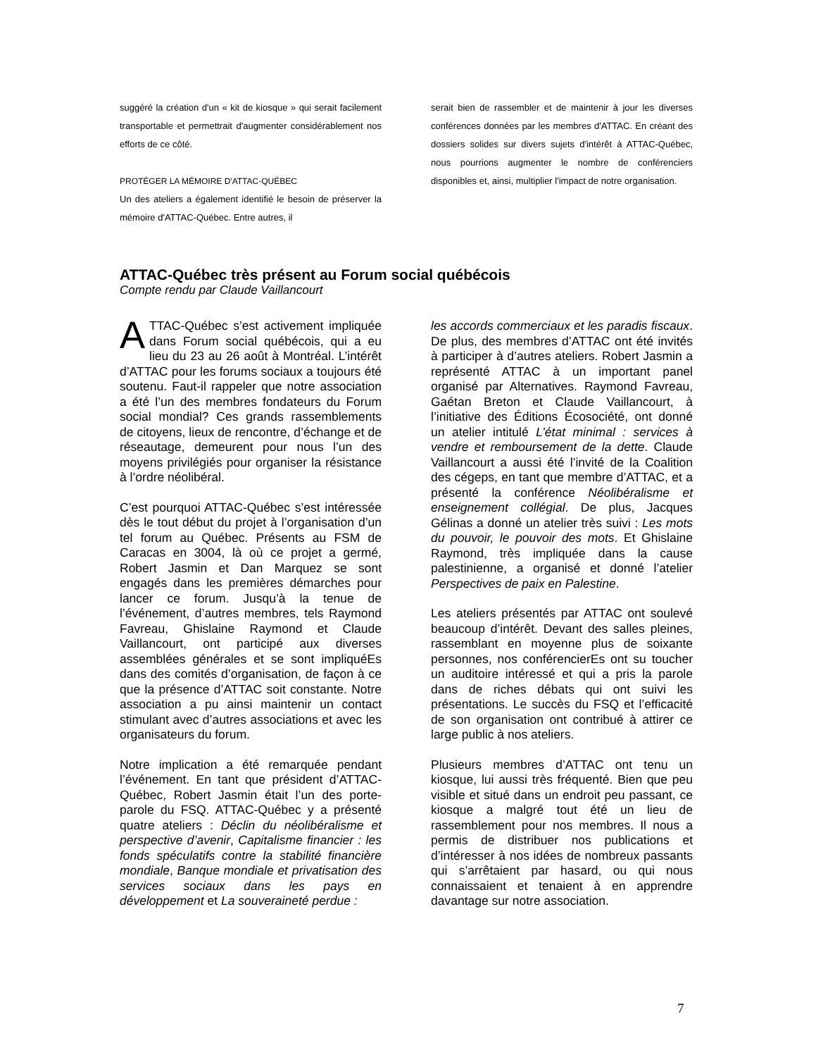suggéré la création d'un « kit de kiosque » qui serait facilement transportable et permettrait d'augmenter considérablement nos efforts de ce côté.
PROTÉGER LA MÉMOIRE D'ATTAC-QUÉBEC
Un des ateliers a également identifié le besoin de préserver la mémoire d'ATTAC-Québec. Entre autres, il
serait bien de rassembler et de maintenir à jour les diverses conférences données par les membres d'ATTAC. En créant des dossiers solides sur divers sujets d'intérêt à ATTAC-Québec, nous pourrions augmenter le nombre de conférenciers disponibles et, ainsi, multiplier l'impact de notre organisation.
ATTAC-Québec très présent au Forum social québécois
Compte rendu par Claude Vaillancourt
ATTAC-Québec s’est activement impliquée dans Forum social québécois, qui a eu lieu du 23 au 26 août à Montréal. L’intérêt d’ATTAC pour les forums sociaux a toujours été soutenu. Faut-il rappeler que notre association a été l’un des membres fondateurs du Forum social mondial? Ces grands rassemblements de citoyens, lieux de rencontre, d’échange et de réseautage, demeurent pour nous l’un des moyens privilégiés pour organiser la résistance à l’ordre néolibéral.
C’est pourquoi ATTAC-Québec s’est intéressée dès le tout début du projet à l’organisation d’un tel forum au Québec. Présents au FSM de Caracas en 3004, là où ce projet a germé, Robert Jasmin et Dan Marquez se sont engagés dans les premières démarches pour lancer ce forum. Jusqu’à la tenue de l’événement, d’autres membres, tels Raymond Favreau, Ghislaine Raymond et Claude Vaillancourt, ont participé aux diverses assemblées générales et se sont impliquéEs dans des comités d’organisation, de façon à ce que la présence d’ATTAC soit constante. Notre association a pu ainsi maintenir un contact stimulant avec d’autres associations et avec les organisateurs du forum.
Notre implication a été remarquée pendant l’événement. En tant que président d’ATTAC-Québec, Robert Jasmin était l’un des porte-parole du FSQ. ATTAC-Québec y a présenté quatre ateliers : Déclin du néolibéralisme et perspective d’avenir, Capitalisme financier : les fonds spéculatifs contre la stabilité financière mondiale, Banque mondiale et privatisation des services sociaux dans les pays en développement et La souveraineté perdue :
les accords commerciaux et les paradis fiscaux. De plus, des membres d’ATTAC ont été invités à participer à d’autres ateliers. Robert Jasmin a représenté ATTAC à un important panel organisé par Alternatives. Raymond Favreau, Gaétan Breton et Claude Vaillancourt, à l’initiative des Éditions Écosociété, ont donné un atelier intitulé L’état minimal : services à vendre et remboursement de la dette. Claude Vaillancourt a aussi été l’invité de la Coalition des cégeps, en tant que membre d’ATTAC, et a présenté la conférence Néolibéralisme et enseignement collégial. De plus, Jacques Gélinas a donné un atelier très suivi : Les mots du pouvoir, le pouvoir des mots. Et Ghislaine Raymond, très impliquée dans la cause palestinienne, a organisé et donné l’atelier Perspectives de paix en Palestine.
Les ateliers présentés par ATTAC ont soulevé beaucoup d’intérêt. Devant des salles pleines, rassemblant en moyenne plus de soixante personnes, nos conférencierEs ont su toucher un auditoire intéressé et qui a pris la parole dans de riches débats qui ont suivi les présentations. Le succès du FSQ et l’efficacité de son organisation ont contribué à attirer ce large public à nos ateliers.
Plusieurs membres d’ATTAC ont tenu un kiosque, lui aussi très fréquenté. Bien que peu visible et situé dans un endroit peu passant, ce kiosque a malgré tout été un lieu de rassemblement pour nos membres. Il nous a permis de distribuer nos publications et d’intéresser à nos idées de nombreux passants qui s’arrêtaient par hasard, ou qui nous connaissaient et tenaient à en apprendre davantage sur notre association.
7